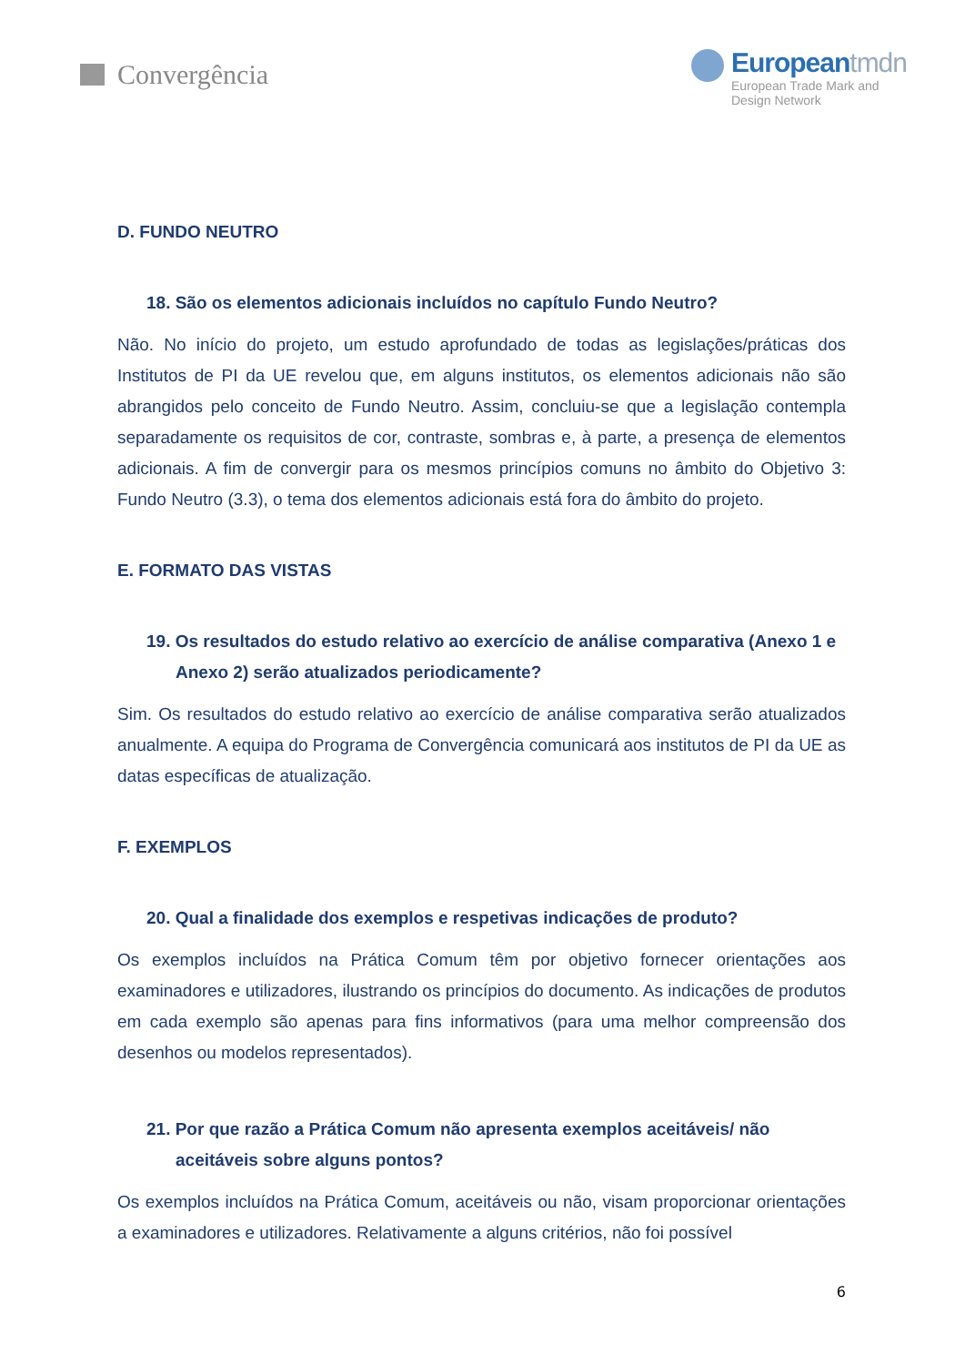Convergência
Europeantmdn
European Trade Mark and
Design Network
D. FUNDO NEUTRO
18. São os elementos adicionais incluídos no capítulo Fundo Neutro?
Não. No início do projeto, um estudo aprofundado de todas as legislações/práticas dos Institutos de PI da UE revelou que, em alguns institutos, os elementos adicionais não são abrangidos pelo conceito de Fundo Neutro. Assim, concluiu-se que a legislação contempla separadamente os requisitos de cor, contraste, sombras e, à parte, a presença de elementos adicionais. A fim de convergir para os mesmos princípios comuns no âmbito do Objetivo 3: Fundo Neutro (3.3), o tema dos elementos adicionais está fora do âmbito do projeto.
E. FORMATO DAS VISTAS
19. Os resultados do estudo relativo ao exercício de análise comparativa (Anexo 1 e Anexo 2) serão atualizados periodicamente?
Sim. Os resultados do estudo relativo ao exercício de análise comparativa serão atualizados anualmente. A equipa do Programa de Convergência comunicará aos institutos de PI da UE as datas específicas de atualização.
F. EXEMPLOS
20. Qual a finalidade dos exemplos e respetivas indicações de produto?
Os exemplos incluídos na Prática Comum têm por objetivo fornecer orientações aos examinadores e utilizadores, ilustrando os princípios do documento. As indicações de produtos em cada exemplo são apenas para fins informativos (para uma melhor compreensão dos desenhos ou modelos representados).
21. Por que razão a Prática Comum não apresenta exemplos aceitáveis/ não aceitáveis sobre alguns pontos?
Os exemplos incluídos na Prática Comum, aceitáveis ou não, visam proporcionar orientações a examinadores e utilizadores. Relativamente a alguns critérios, não foi possível
6